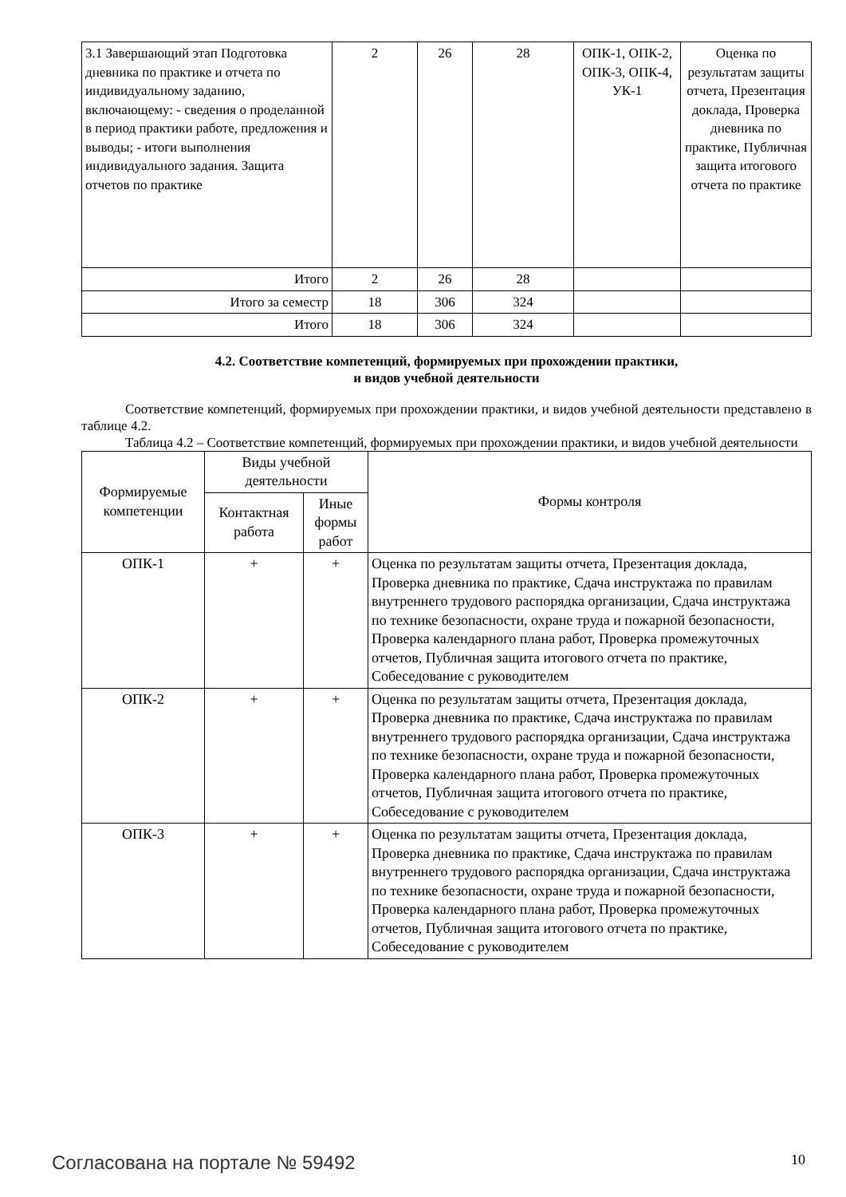| 3.1 Завершающий этап Подготовка дневника по практике и отчета по индивидуальному заданию, включающему: - сведения о проделанной в период практики работе, предложения и выводы; - итоги выполнения индивидуального задания. Защита отчетов по практике | 2 | 26 | 28 | ОПК-1, ОПК-2, ОПК-3, ОПК-4, УК-1 | Оценка по результатам защиты отчета, Презентация доклада, Проверка дневника по практике, Публичная защита итогового отчета по практике |
| Итого | 2 | 26 | 28 | | |
| Итого за семестр | 18 | 306 | 324 | | |
| Итого | 18 | 306 | 324 | | |
4.2. Соответствие компетенций, формируемых при прохождении практики,
и видов учебной деятельности
Соответствие компетенций, формируемых при прохождении практики, и видов учебной деятельности представлено в таблице 4.2.
Таблица 4.2 – Соответствие компетенций, формируемых при прохождении практики, и видов учебной деятельности
| Формируемые компетенции | Виды учебной деятельности | | Формы контроля |
| --- | --- | --- | --- |
| | Контактная работа | Иные формы работ | |
| ОПК-1 | + | + | Оценка по результатам защиты отчета, Презентация доклада, Проверка дневника по практике, Сдача инструктажа по правилам внутреннего трудового распорядка организации, Сдача инструктажа по технике безопасности, охране труда и пожарной безопасности, Проверка календарного плана работ, Проверка промежуточных отчетов, Публичная защита итогового отчета по практике, Собеседование с руководителем |
| ОПК-2 | + | + | Оценка по результатам защиты отчета, Презентация доклада, Проверка дневника по практике, Сдача инструктажа по правилам внутреннего трудового распорядка организации, Сдача инструктажа по технике безопасности, охране труда и пожарной безопасности, Проверка календарного плана работ, Проверка промежуточных отчетов, Публичная защита итогового отчета по практике, Собеседование с руководителем |
| ОПК-3 | + | + | Оценка по результатам защиты отчета, Презентация доклада, Проверка дневника по практике, Сдача инструктажа по правилам внутреннего трудового распорядка организации, Сдача инструктажа по технике безопасности, охране труда и пожарной безопасности, Проверка календарного плана работ, Проверка промежуточных отчетов, Публичная защита итогового отчета по практике, Собеседование с руководителем |
Согласована на портале № 59492 10